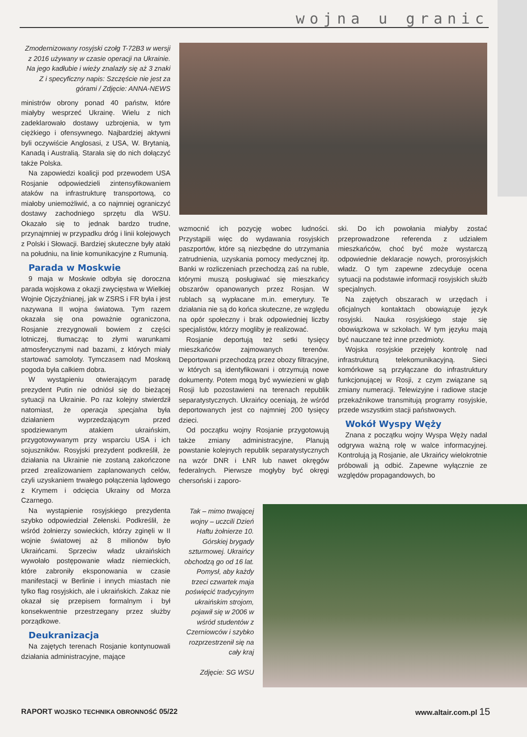wojna u granic
Zmodernizowany rosyjski czołg T-72B3 w wersji z 2016 używany w czasie operacji na Ukrainie. Na jego kadłubie i wieży znalazły się aż 3 znaki Z i specyficzny napis: Szczęście nie jest za górami / Zdjęcie: ANNA-NEWS
ministrów obrony ponad 40 państw, które miałyby wesprzeć Ukrainę. Wielu z nich zadeklarowało dostawy uzbrojenia, w tym ciężkiego i ofensywnego. Najbardziej aktywni byli oczywiście Anglosasi, z USA, W. Brytanią, Kanadą i Australią. Starała się do nich dołączyć także Polska.
Na zapowiedzi koalicji pod przewodem USA Rosjanie odpowiedzieli zintensyfikowaniem ataków na infrastrukturę transportową, co miałoby uniemożliwić, a co najmniej ograniczyć dostawy zachodniego sprzętu dla WSU. Okazało się to jednak bardzo trudne, przynajmniej w przypadku dróg i linii kolejowych z Polski i Słowacji. Bardziej skuteczne były ataki na południu, na linie komunikacyjne z Rumunią.
Parada w Moskwie
9 maja w Moskwie odbyła się doroczna parada wojskowa z okazji zwycięstwa w Wielkiej Wojnie Ojczyźnianej, jak w ZSRS i FR była i jest nazywana II wojna światowa. Tym razem okazała się ona poważnie ograniczona, Rosjanie zrezygnowali bowiem z części lotniczej, tłumacząc to złymi warunkami atmosferycznymi nad bazami, z których miały startować samoloty. Tymczasem nad Moskwą pogoda była całkiem dobra.
W wystąpieniu otwierającym paradę prezydent Putin nie odniósł się do bieżącej sytuacji na Ukrainie. Po raz kolejny stwierdził natomiast, że operacja specjalna była działaniem wyprzedzającym przed spodziewanym atakiem ukraińskim, przygotowywanym przy wsparciu USA i ich sojuszników. Rosyjski prezydent podkreślił, że działania na Ukrainie nie zostaną zakończone przed zrealizowaniem zaplanowanych celów, czyli uzyskaniem trwałego połączenia lądowego z Krymem i odcięcia Ukrainy od Morza Czarnego.
Na wystąpienie rosyjskiego prezydenta szybko odpowiedział Zełenski. Podkreślił, że wśród żołnierzy sowieckich, którzy zginęli w II wojnie światowej aż 8 milionów było Ukraińcami. Sprzeciw władz ukraińskich wywołało postępowanie władz niemieckich, które zabroniły eksponowania w czasie manifestacji w Berlinie i innych miastach nie tylko flag rosyjskich, ale i ukraińskich. Zakaz nie okazał się przepisem formalnym i był konsekwentnie przestrzegany przez służby porządkowe.
Deukranizacja
Na zajętych terenach Rosjanie kontynuowali działania administracyjne, mające
wzmocnić ich pozycję wobec ludności. Przystąpili więc do wydawania rosyjskich paszportów, które są niezbędne do utrzymania zatrudnienia, uzyskania pomocy medycznej itp. Banki w rozliczeniach przechodzą zaś na ruble, którymi muszą posługiwać się mieszkańcy obszarów opanowanych przez Rosjan. W rublach są wypłacane m.in. emerytury. Te działania nie są do końca skuteczne, ze względu na opór społeczny i brak odpowiedniej liczby specjalistów, którzy mogliby je realizować.
Rosjanie deportują też setki tysięcy mieszkańców zajmowanych terenów. Deportowani przechodzą przez obozy filtracyjne, w których są identyfikowani i otrzymują nowe dokumenty. Potem mogą być wywiezieni w głąb Rosji lub pozostawieni na terenach republik separatystycznych. Ukraińcy oceniają, że wśród deportowanych jest co najmniej 200 tysięcy dzieci.
Od początku wojny Rosjanie przygotowują także zmiany administracyjne, Planują powstanie kolejnych republik separatystycznych na wzór DNR i ŁNR lub nawet okręgów federalnych. Pierwsze mogłyby być okręgi chersoński i zaporo-
ski. Do ich powołania miałyby zostać przeprowadzone referenda z udziałem mieszkańców, choć być może wystarczą odpowiednie deklaracje nowych, prorosyjskich władz. O tym zapewne zdecyduje ocena sytuacji na podstawie informacji rosyjskich służb specjalnych.
Na zajętych obszarach w urzędach i oficjalnych kontaktach obowiązuje język rosyjski. Nauka rosyjskiego staje się obowiązkowa w szkołach. W tym języku mają być nauczane też inne przedmioty.
Wojska rosyjskie przejęły kontrolę nad infrastrukturą telekomunikacyjną. Sieci komórkowe są przyłączane do infrastruktury funkcjonującej w Rosji, z czym związane są zmiany numeracji. Telewizyjne i radiowe stacje przekaźnikowe transmitują programy rosyjskie, przede wszystkim stacji państwowych.
Wokół Wyspy Węży
Znana z początku wojny Wyspa Węży nadal odgrywa ważną rolę w walce informacyjnej. Kontrolują ją Rosjanie, ale Ukraińcy wielokrotnie próbowali ją odbić. Zapewne wyłącznie ze względów propagandowych, bo
Tak – mimo trwającej wojny – uczcili Dzień Haftu żołnierze 10. Górskiej brygady szturmowej. Ukraińcy obchodzą go od 16 lat. Pomysł, aby każdy trzeci czwartek maja poświęcić tradycyjnym ukraińskim strojom, pojawił się w 2006 w wśród studentów z Czerniowców i szybko rozprzestrzenił się na cały kraj
Zdjęcie: SG WSU
RAPORT WOJSKO TECHNIKA OBRONNOŚĆ 05/22 www.altair.com.pl 15